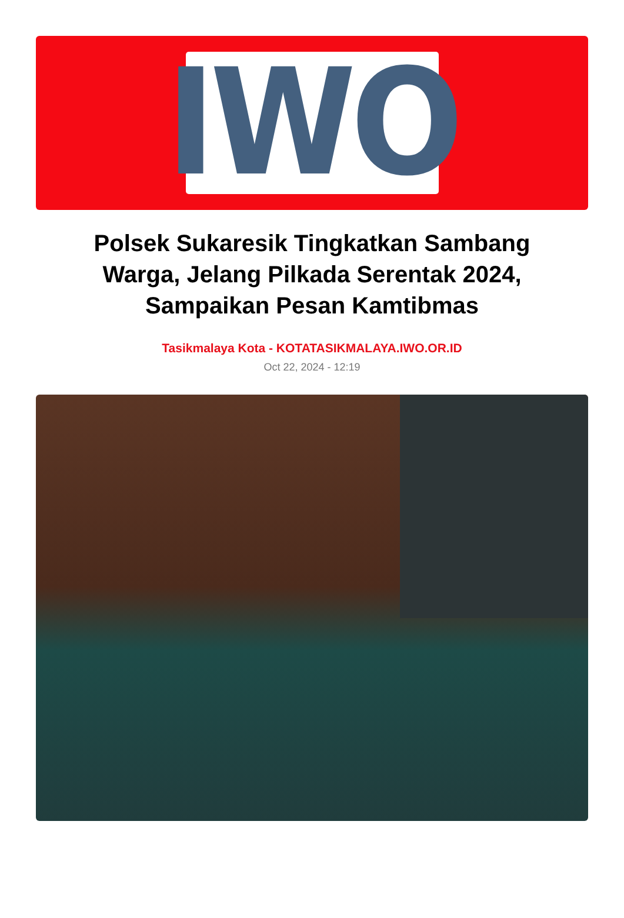IWO
Polsek Sukaresik Tingkatkan Sambang Warga, Jelang Pilkada Serentak 2024, Sampaikan Pesan Kamtibmas
Tasikmalaya Kota - KOTATASIKMALAYA.IWO.OR.ID
Oct 22, 2024 - 12:19